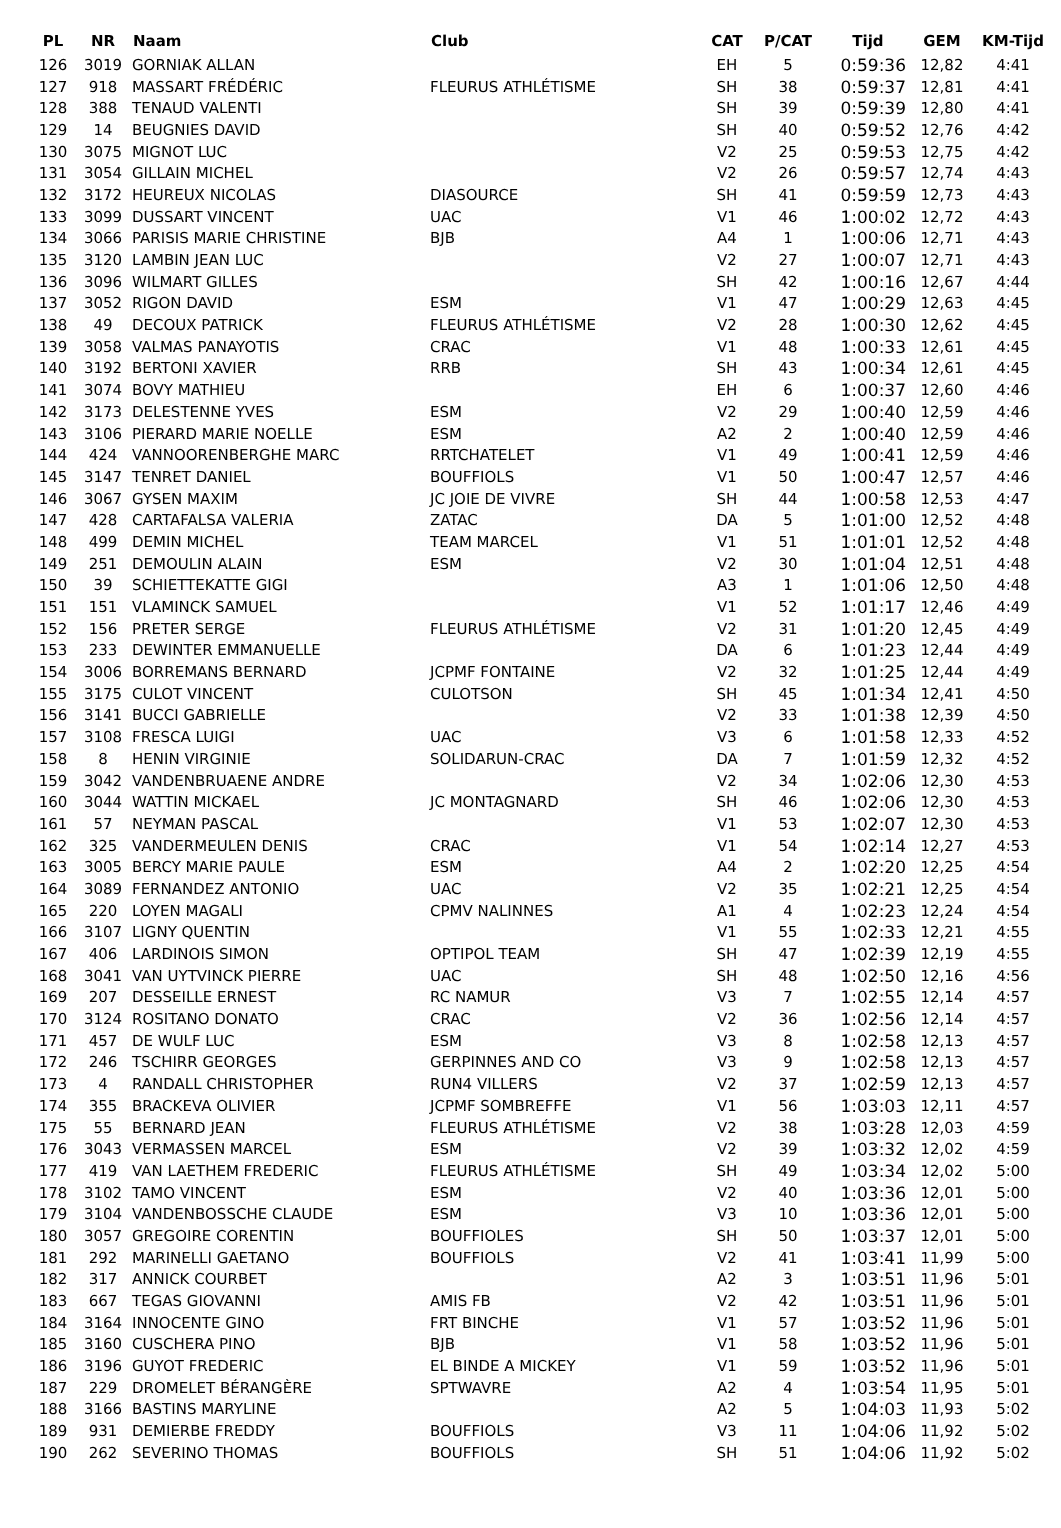| PL | NR | Naam | Club | CAT | P/CAT | Tijd | GEM | KM-Tijd |
| --- | --- | --- | --- | --- | --- | --- | --- | --- |
| 126 | 3019 | GORNIAK ALLAN | | EH | 5 | 0:59:36 | 12,82 | 4:41 |
| 127 | 918 | MASSART FRÉDÉRIC | FLEURUS ATHLÉTISME | SH | 38 | 0:59:37 | 12,81 | 4:41 |
| 128 | 388 | TENAUD VALENTI | | SH | 39 | 0:59:39 | 12,80 | 4:41 |
| 129 | 14 | BEUGNIES DAVID | | SH | 40 | 0:59:52 | 12,76 | 4:42 |
| 130 | 3075 | MIGNOT LUC | | V2 | 25 | 0:59:53 | 12,75 | 4:42 |
| 131 | 3054 | GILLAIN MICHEL | | V2 | 26 | 0:59:57 | 12,74 | 4:43 |
| 132 | 3172 | HEUREUX NICOLAS | DIASOURCE | SH | 41 | 0:59:59 | 12,73 | 4:43 |
| 133 | 3099 | DUSSART VINCENT | UAC | V1 | 46 | 1:00:02 | 12,72 | 4:43 |
| 134 | 3066 | PARISIS MARIE CHRISTINE | BJB | A4 | 1 | 1:00:06 | 12,71 | 4:43 |
| 135 | 3120 | LAMBIN JEAN LUC | | V2 | 27 | 1:00:07 | 12,71 | 4:43 |
| 136 | 3096 | WILMART GILLES | | SH | 42 | 1:00:16 | 12,67 | 4:44 |
| 137 | 3052 | RIGON DAVID | ESM | V1 | 47 | 1:00:29 | 12,63 | 4:45 |
| 138 | 49 | DECOUX PATRICK | FLEURUS ATHLÉTISME | V2 | 28 | 1:00:30 | 12,62 | 4:45 |
| 139 | 3058 | VALMAS PANAYOTIS | CRAC | V1 | 48 | 1:00:33 | 12,61 | 4:45 |
| 140 | 3192 | BERTONI XAVIER | RRB | SH | 43 | 1:00:34 | 12,61 | 4:45 |
| 141 | 3074 | BOVY MATHIEU | | EH | 6 | 1:00:37 | 12,60 | 4:46 |
| 142 | 3173 | DELESTENNE YVES | ESM | V2 | 29 | 1:00:40 | 12,59 | 4:46 |
| 143 | 3106 | PIERARD MARIE NOELLE | ESM | A2 | 2 | 1:00:40 | 12,59 | 4:46 |
| 144 | 424 | VANNOORENBERGHE MARC | RRTCHATELET | V1 | 49 | 1:00:41 | 12,59 | 4:46 |
| 145 | 3147 | TENRET DANIEL | BOUFFIOLS | V1 | 50 | 1:00:47 | 12,57 | 4:46 |
| 146 | 3067 | GYSEN MAXIM | JC JOIE DE VIVRE | SH | 44 | 1:00:58 | 12,53 | 4:47 |
| 147 | 428 | CARTAFALSA VALERIA | ZATAC | DA | 5 | 1:01:00 | 12,52 | 4:48 |
| 148 | 499 | DEMIN MICHEL | TEAM MARCEL | V1 | 51 | 1:01:01 | 12,52 | 4:48 |
| 149 | 251 | DEMOULIN ALAIN | ESM | V2 | 30 | 1:01:04 | 12,51 | 4:48 |
| 150 | 39 | SCHIETTEKATTE GIGI | | A3 | 1 | 1:01:06 | 12,50 | 4:48 |
| 151 | 151 | VLAMINCK SAMUEL | | V1 | 52 | 1:01:17 | 12,46 | 4:49 |
| 152 | 156 | PRETER SERGE | FLEURUS ATHLÉTISME | V2 | 31 | 1:01:20 | 12,45 | 4:49 |
| 153 | 233 | DEWINTER EMMANUELLE | | DA | 6 | 1:01:23 | 12,44 | 4:49 |
| 154 | 3006 | BORREMANS BERNARD | JCPMF FONTAINE | V2 | 32 | 1:01:25 | 12,44 | 4:49 |
| 155 | 3175 | CULOT VINCENT | CULOTSON | SH | 45 | 1:01:34 | 12,41 | 4:50 |
| 156 | 3141 | BUCCI GABRIELLE | | V2 | 33 | 1:01:38 | 12,39 | 4:50 |
| 157 | 3108 | FRESCA LUIGI | UAC | V3 | 6 | 1:01:58 | 12,33 | 4:52 |
| 158 | 8 | HENIN VIRGINIE | SOLIDARUN-CRAC | DA | 7 | 1:01:59 | 12,32 | 4:52 |
| 159 | 3042 | VANDENBRUAENE ANDRE | | V2 | 34 | 1:02:06 | 12,30 | 4:53 |
| 160 | 3044 | WATTIN MICKAEL | JC MONTAGNARD | SH | 46 | 1:02:06 | 12,30 | 4:53 |
| 161 | 57 | NEYMAN PASCAL | | V1 | 53 | 1:02:07 | 12,30 | 4:53 |
| 162 | 325 | VANDERMEULEN DENIS | CRAC | V1 | 54 | 1:02:14 | 12,27 | 4:53 |
| 163 | 3005 | BERCY MARIE PAULE | ESM | A4 | 2 | 1:02:20 | 12,25 | 4:54 |
| 164 | 3089 | FERNANDEZ ANTONIO | UAC | V2 | 35 | 1:02:21 | 12,25 | 4:54 |
| 165 | 220 | LOYEN MAGALI | CPMV NALINNES | A1 | 4 | 1:02:23 | 12,24 | 4:54 |
| 166 | 3107 | LIGNY QUENTIN | | V1 | 55 | 1:02:33 | 12,21 | 4:55 |
| 167 | 406 | LARDINOIS SIMON | OPTIPOL TEAM | SH | 47 | 1:02:39 | 12,19 | 4:55 |
| 168 | 3041 | VAN UYTVINCK PIERRE | UAC | SH | 48 | 1:02:50 | 12,16 | 4:56 |
| 169 | 207 | DESSEILLE ERNEST | RC NAMUR | V3 | 7 | 1:02:55 | 12,14 | 4:57 |
| 170 | 3124 | ROSITANO DONATO | CRAC | V2 | 36 | 1:02:56 | 12,14 | 4:57 |
| 171 | 457 | DE WULF LUC | ESM | V3 | 8 | 1:02:58 | 12,13 | 4:57 |
| 172 | 246 | TSCHIRR GEORGES | GERPINNES AND CO | V3 | 9 | 1:02:58 | 12,13 | 4:57 |
| 173 | 4 | RANDALL CHRISTOPHER | RUN4 VILLERS | V2 | 37 | 1:02:59 | 12,13 | 4:57 |
| 174 | 355 | BRACKEVA OLIVIER | JCPMF SOMBREFFE | V1 | 56 | 1:03:03 | 12,11 | 4:57 |
| 175 | 55 | BERNARD JEAN | FLEURUS ATHLÉTISME | V2 | 38 | 1:03:28 | 12,03 | 4:59 |
| 176 | 3043 | VERMASSEN MARCEL | ESM | V2 | 39 | 1:03:32 | 12,02 | 4:59 |
| 177 | 419 | VAN LAETHEM FREDERIC | FLEURUS ATHLÉTISME | SH | 49 | 1:03:34 | 12,02 | 5:00 |
| 178 | 3102 | TAMO VINCENT | ESM | V2 | 40 | 1:03:36 | 12,01 | 5:00 |
| 179 | 3104 | VANDENBOSSCHE CLAUDE | ESM | V3 | 10 | 1:03:36 | 12,01 | 5:00 |
| 180 | 3057 | GREGOIRE CORENTIN | BOUFFIOLES | SH | 50 | 1:03:37 | 12,01 | 5:00 |
| 181 | 292 | MARINELLI GAETANO | BOUFFIOLS | V2 | 41 | 1:03:41 | 11,99 | 5:00 |
| 182 | 317 | ANNICK COURBET | | A2 | 3 | 1:03:51 | 11,96 | 5:01 |
| 183 | 667 | TEGAS GIOVANNI | AMIS FB | V2 | 42 | 1:03:51 | 11,96 | 5:01 |
| 184 | 3164 | INNOCENTE GINO | FRT BINCHE | V1 | 57 | 1:03:52 | 11,96 | 5:01 |
| 185 | 3160 | CUSCHERA PINO | BJB | V1 | 58 | 1:03:52 | 11,96 | 5:01 |
| 186 | 3196 | GUYOT FREDERIC | EL BINDE A MICKEY | V1 | 59 | 1:03:52 | 11,96 | 5:01 |
| 187 | 229 | DROMELET BÉRANGÈRE | SPTWAVRE | A2 | 4 | 1:03:54 | 11,95 | 5:01 |
| 188 | 3166 | BASTINS MARYLINE | | A2 | 5 | 1:04:03 | 11,93 | 5:02 |
| 189 | 931 | DEMIERBE FREDDY | BOUFFIOLS | V3 | 11 | 1:04:06 | 11,92 | 5:02 |
| 190 | 262 | SEVERINO THOMAS | BOUFFIOLS | SH | 51 | 1:04:06 | 11,92 | 5:02 |